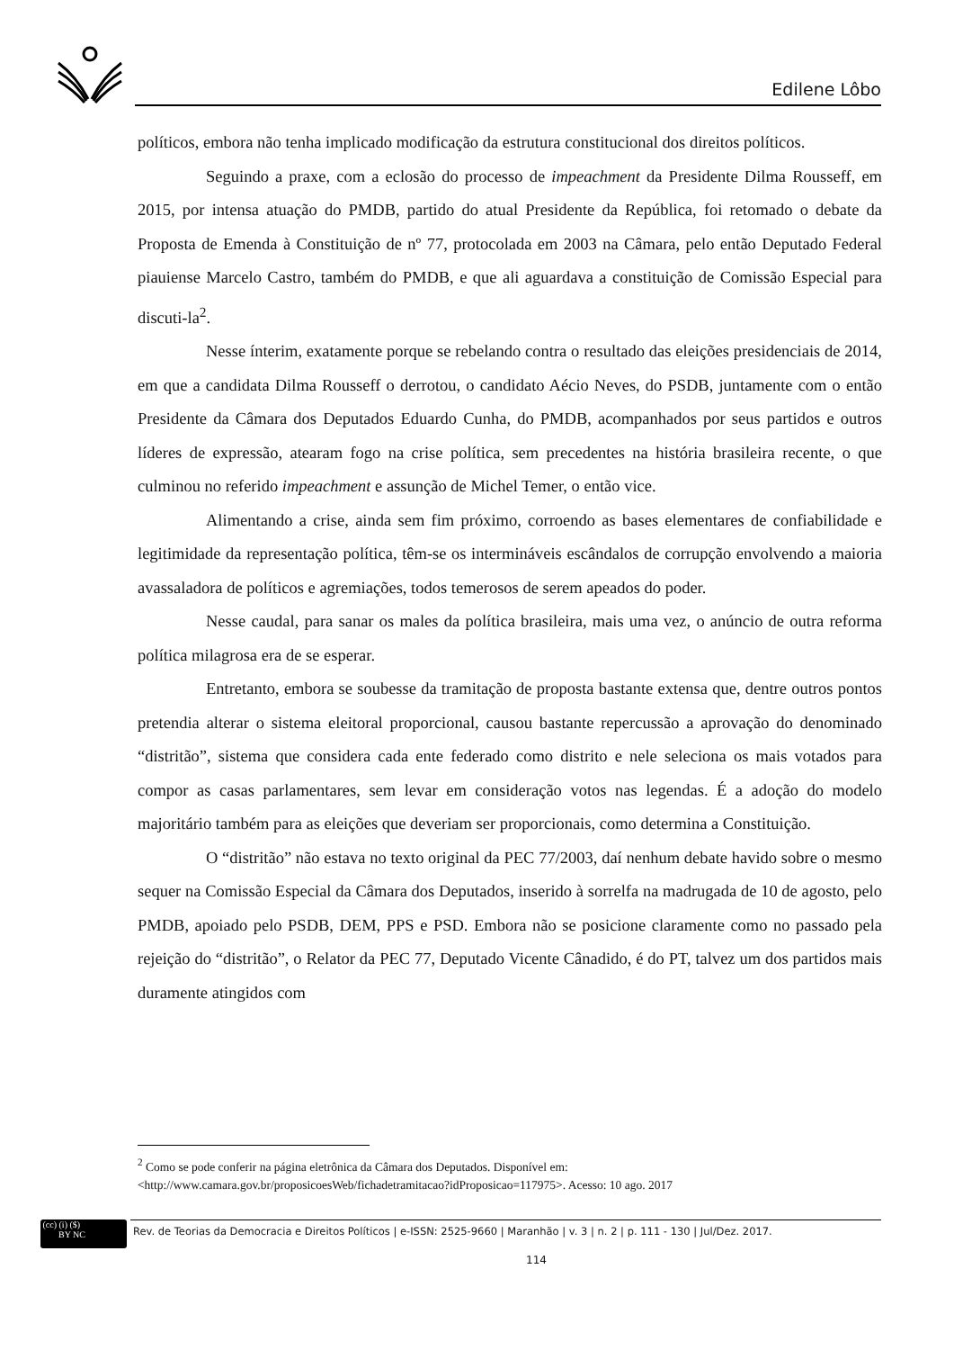Edilene Lôbo
políticos, embora não tenha implicado modificação da estrutura constitucional dos direitos políticos.
Seguindo a praxe, com a eclosão do processo de impeachment da Presidente Dilma Rousseff, em 2015, por intensa atuação do PMDB, partido do atual Presidente da República, foi retomado o debate da Proposta de Emenda à Constituição de nº 77, protocolada em 2003 na Câmara, pelo então Deputado Federal piauiense Marcelo Castro, também do PMDB, e que ali aguardava a constituição de Comissão Especial para discuti-la<sup>2</sup>.
Nesse ínterim, exatamente porque se rebelando contra o resultado das eleições presidenciais de 2014, em que a candidata Dilma Rousseff o derrotou, o candidato Aécio Neves, do PSDB, juntamente com o então Presidente da Câmara dos Deputados Eduardo Cunha, do PMDB, acompanhados por seus partidos e outros líderes de expressão, atearam fogo na crise política, sem precedentes na história brasileira recente, o que culminou no referido impeachment e assunção de Michel Temer, o então vice.
Alimentando a crise, ainda sem fim próximo, corroendo as bases elementares de confiabilidade e legitimidade da representação política, têm-se os intermináveis escândalos de corrupção envolvendo a maioria avassaladora de políticos e agremiações, todos temerosos de serem apeados do poder.
Nesse caudal, para sanar os males da política brasileira, mais uma vez, o anúncio de outra reforma política milagrosa era de se esperar.
Entretanto, embora se soubesse da tramitação de proposta bastante extensa que, dentre outros pontos pretendia alterar o sistema eleitoral proporcional, causou bastante repercussão a aprovação do denominado “distritão”, sistema que considera cada ente federado como distrito e nele seleciona os mais votados para compor as casas parlamentares, sem levar em consideração votos nas legendas. É a adoção do modelo majoritário também para as eleições que deveriam ser proporcionais, como determina a Constituição.
O “distritão” não estava no texto original da PEC 77/2003, daí nenhum debate havido sobre o mesmo sequer na Comissão Especial da Câmara dos Deputados, inserido à sorrelfa na madrugada de 10 de agosto, pelo PMDB, apoiado pelo PSDB, DEM, PPS e PSD. Embora não se posicione claramente como no passado pela rejeição do “distritão”, o Relator da PEC 77, Deputado Vicente Cânadido, é do PT, talvez um dos partidos mais duramente atingidos com
<sup>2</sup> Como se pode conferir na página eletrônica da Câmara dos Deputados. Disponível em:
<http://www.camara.gov.br/proposicoesWeb/fichadetramitacao?idProposicao=117975>. Acesso: 10 ago. 2017
(cc) (i) ($)
BY NC
Rev. de Teorias da Democracia e Direitos Políticos | e-ISSN: 2525-9660 | Maranhão | v. 3 | n. 2 | p. 111 - 130 | Jul/Dez. 2017.
114